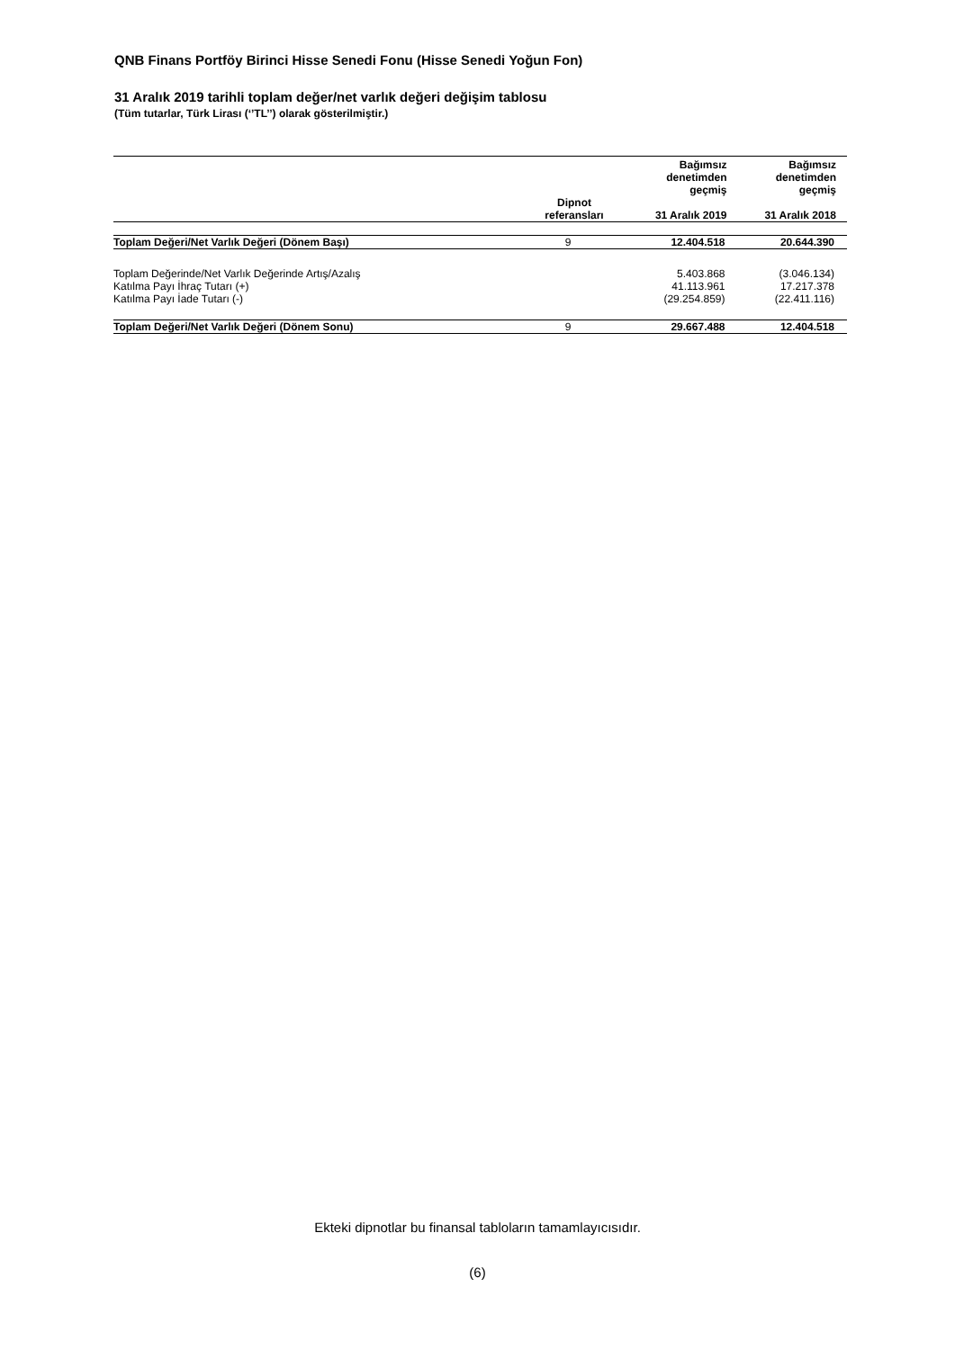QNB Finans Portföy Birinci Hisse Senedi Fonu (Hisse Senedi Yoğun Fon)
31 Aralık 2019 tarihli toplam değer/net varlık değeri değişim tablosu
(Tüm tutarlar, Türk Lirası (‘’TL’’) olarak gösterilmiştir.)
| | Dipnot referansları | Bağımsız denetimden geçmiş 31 Aralık 2019 | Bağımsız denetimden geçmiş 31 Aralık 2018 |
| --- | --- | --- | --- |
| Toplam Değeri/Net Varlık Değeri (Dönem Başı) | 9 | 12.404.518 | 20.644.390 |
| Toplam Değerinde/Net Varlık Değerinde Artış/Azalış | | 5.403.868 | (3.046.134) |
| Katılma Payı İhraç Tutarı (+) | | 41.113.961 | 17.217.378 |
| Katılma Payı İade Tutarı (-) | | (29.254.859) | (22.411.116) |
| Toplam Değeri/Net Varlık Değeri (Dönem Sonu) | 9 | 29.667.488 | 12.404.518 |
Ekteki dipnotlar bu finansal tabloların tamamlayıcısıdır.
(6)